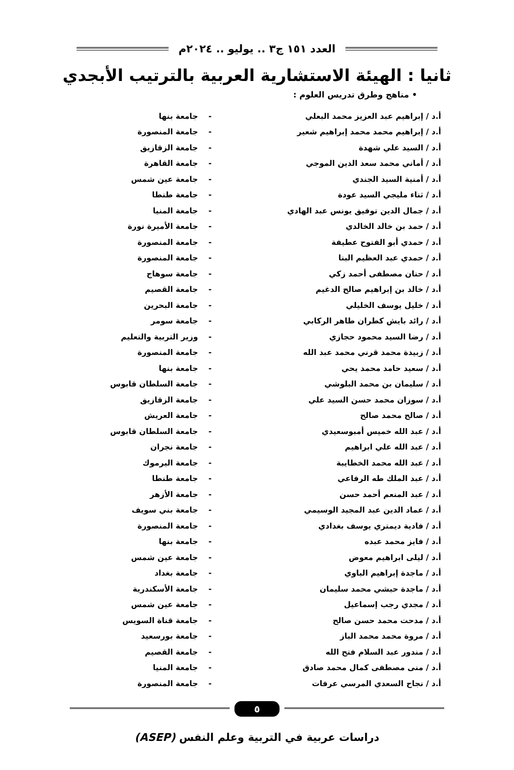العدد ١٥١ ج٣ .. يوليو .. ٢٠٢٤م
ثانيا : الهيئة الاستشارية العربية بالترتيب الأبجدي
• مناهج وطرق تدريس العلوم :
| أ.د / إبراهيم عبد العزيز محمد البعلي | - | جامعة بنها |
| أ.د / إبراهيم محمد محمد إبراهيم شعير | - | جامعة المنصورة |
| أ.د / السيد علي شهدة | - | جامعة الزقازيق |
| أ.د / أماني محمد سعد الدين الموجي | - | جامعة القاهرة |
| أ.د / أمنية السيد الجندي | - | جامعة عين شمس |
| أ.د / ثناء مليجي السيد عودة | - | جامعة طنطا |
| أ.د / جمال الدين توفيق يونس عبد الهادي | - | جامعة المنيا |
| أ.د / حمد بن خالد الخالدي | - | جامعة الأميرة نورة |
| أ.د / حمدي أبو الفتوح عطيفة | - | جامعة المنصورة |
| أ.د / حمدي عبد العظيم البنا | - | جامعة المنصورة |
| أ.د / حنان مصطفى أحمد زكي | - | جامعة سوهاج |
| أ.د / خالد بن إبراهيم صالح الدغيم | - | جامعة القصيم |
| أ.د / خليل يوسف الخليلي | - | جامعة البحرين |
| أ.د / رائد بايش كطران طاهر الركابي | - | جامعة سومر |
| أ.د / رضا السيد محمود حجازي | - | وزير التربية والتعليم |
| أ.د / زبيدة محمد قرني محمد عبد الله | - | جامعة المنصورة |
| أ.د / سعيد حامد محمد يحي | - | جامعة بنها |
| أ.د / سليمان بن محمد البلوشي | - | جامعة السلطان قابوس |
| أ.د / سوزان محمد حسن السيد علي | - | جامعة الزقازيق |
| أ.د / صالح محمد صالح | - | جامعة العريش |
| أ.د / عبد الله خميس أمبوسعيدي | - | جامعة السلطان قابوس |
| أ.د / عبد الله علي ابراهيم | - | جامعة نجران |
| أ.د / عبد الله محمد الخطايبة | - | جامعة اليرموك |
| أ.د / عبد الملك طه الرفاعي | - | جامعة طنطا |
| أ.د / عبد المنعم أحمد حسن | - | جامعة الأزهر |
| أ.د / عماد الدين عبد المجيد الوسيمي | - | جامعة بني سويف |
| أ.د / فادية ديمتري يوسف بغدادي | - | جامعة المنصورة |
| أ.د / فايز محمد عبده | - | جامعة بنها |
| أ.د / ليلى ابراهيم معوض | - | جامعة عين شمس |
| أ.د / ماجدة إبراهيم الباوي | - | جامعة بغداد |
| أ.د / ماجدة حبشي محمد سليمان | - | جامعة الأسكندرية |
| أ.د / مجدي رجب إسماعيل | - | جامعة عين شمس |
| أ.د / مدحت محمد حسن صالح | - | جامعة قناة السويس |
| أ.د / مروة محمد محمد الباز | - | جامعة بورسعيد |
| أ.د / مندور عبد السلام فتح الله | - | جامعة القصيم |
| أ.د / منى مصطفى كمال محمد صادق | - | جامعة المنيا |
| أ.د / نجاح السعدي المرسي عرفات | - | جامعة المنصورة |
٥
دراسات عربية في التربية وعلم النفس (ASEP)